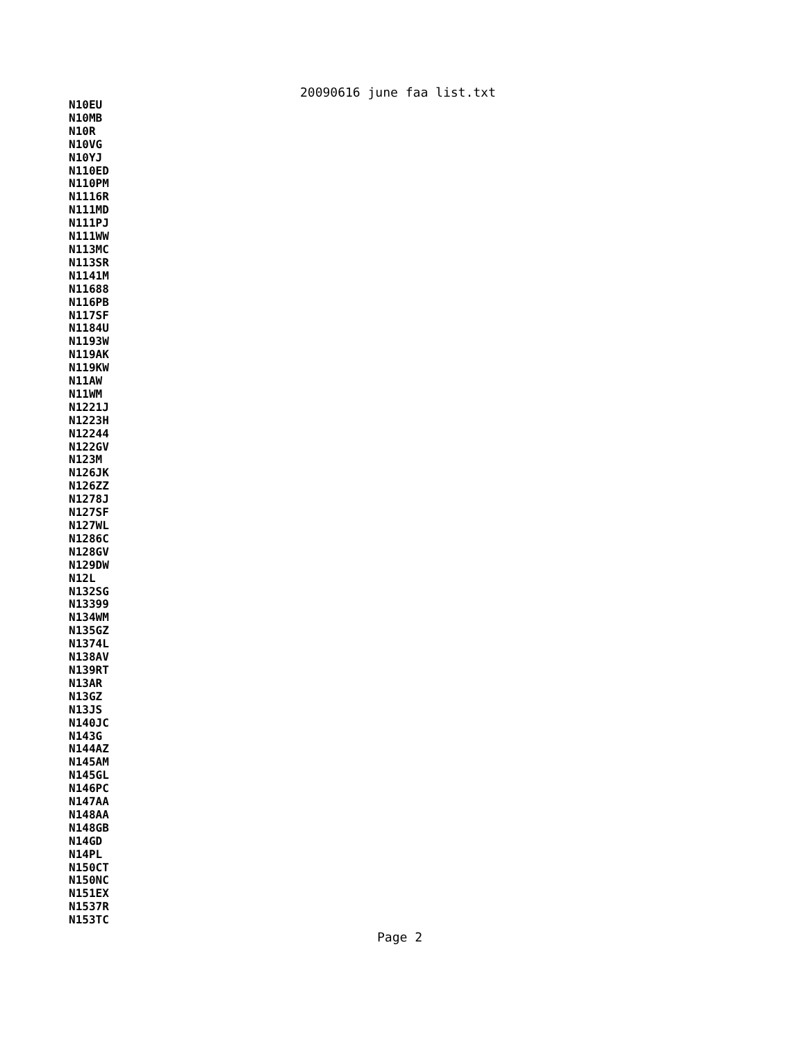20090616 june faa list.txt
N10EU
N10MB
N10R
N10VG
N10YJ
N110ED
N110PM
N1116R
N111MD
N111PJ
N111WW
N113MC
N113SR
N1141M
N11688
N116PB
N117SF
N1184U
N1193W
N119AK
N119KW
N11AW
N11WM
N1221J
N1223H
N12244
N122GV
N123M
N126JK
N126ZZ
N1278J
N127SF
N127WL
N1286C
N128GV
N129DW
N12L
N132SG
N13399
N134WM
N135GZ
N1374L
N138AV
N139RT
N13AR
N13GZ
N13JS
N140JC
N143G
N144AZ
N145AM
N145GL
N146PC
N147AA
N148AA
N148GB
N14GD
N14PL
N150CT
N150NC
N151EX
N1537R
N153TC
Page 2